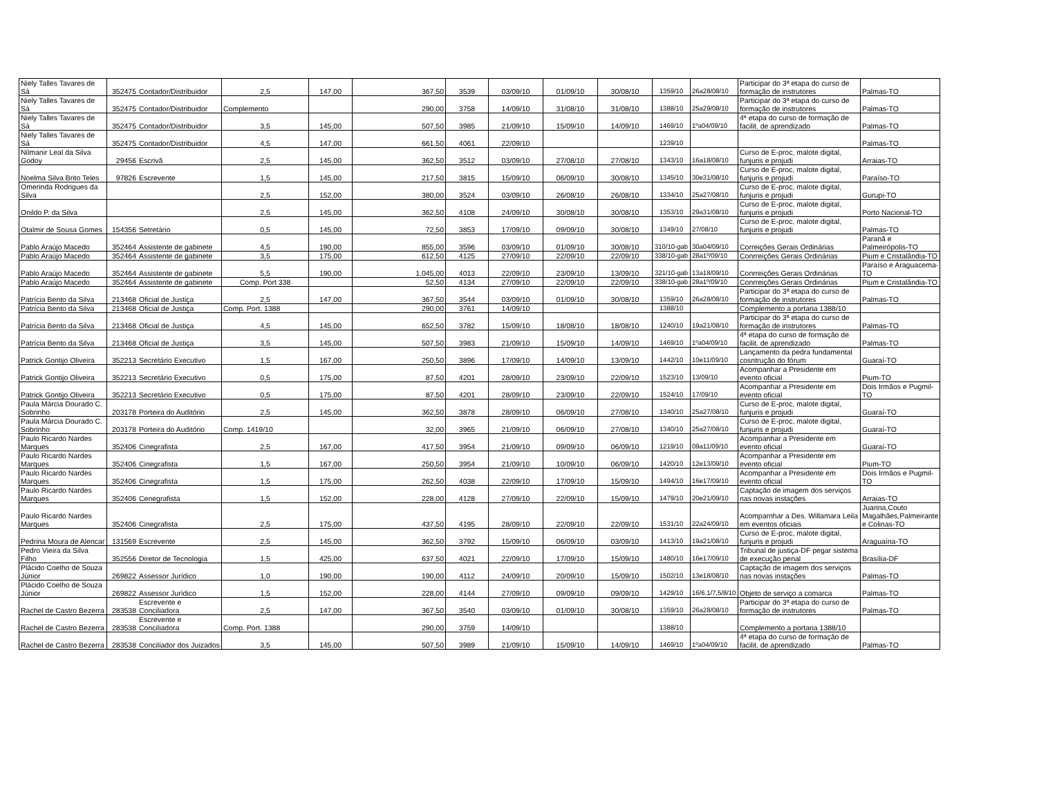| Niely Talles Tavares de Sá | 352475 | Contador/Distribuidor | 2,5 | 147,00 | 367,50 | 3539 | 03/09/10 | 01/09/10 | 30/08/10 | 1359/10 | 26a28/08/10 | Participar do 3ª etapa do curso de formação de instrutores | Palmas-TO |
| Niely Talles Tavares de Sá | 352475 | Contador/Distribuidor | Complemento | | 290,00 | 3758 | 14/09/10 | 31/08/10 | 31/08/10 | 1388/10 | 25a29/08/10 | Participar do 3ª etapa do curso de formação de instrutores | Palmas-TO |
| Niely Talles Tavares de Sá | 352475 | Contador/Distribuidor | 3,5 | 145,00 | 507,50 | 3985 | 21/09/10 | 15/09/10 | 14/09/10 | 1469/10 | 1ºa04/09/10 | 4ª etapa do curso de formação de facilit. de aprendizado | Palmas-TO |
| Niely Talles Tavares de Sá | 352475 | Contador/Distribuidor | 4,5 | 147,00 | 661,50 | 4061 | 22/09/10 | | | 1239/10 | | | Palmas-TO |
| Nilmanir Leal da Silva Godoy | 29456 | Escrivã | 2,5 | 145,00 | 362,50 | 3512 | 03/09/10 | 27/08/10 | 27/08/10 | 1343/10 | 16a18/08/10 | Curso de E-proc, malote digital, funjuris e projudi | Arraias-TO |
| Noelma Silva Brito Teles | 97826 | Escrevente | 1,5 | 145,00 | 217,50 | 3815 | 15/09/10 | 06/09/10 | 30/08/10 | 1345/10 | 30e31/08/10 | Curso de E-proc, malote digital, funjuris e projudi | Paraíso-TO |
| Omerinda Rodrigues da Silva | | | 2,5 | 152,00 | 380,00 | 3524 | 03/09/10 | 26/08/10 | 26/08/10 | 1334/10 | 25a27/08/10 | Curso de E-proc, malote digital, funjuris e projudi | Gurupi-TO |
| Onildo P. da Silva | | | 2,5 | 145,00 | 362,50 | 4108 | 24/09/10 | 30/08/10 | 30/08/10 | 1353/10 | 29a31/08/10 | Curso de E-proc, malote digital, funjuris e projudi | Porto Nacional-TO |
| Otalmir de Sousa Gomes | 154356 | Setretário | 0,5 | 145,00 | 72,50 | 3853 | 17/09/10 | 09/09/10 | 30/08/10 | 1349/10 | 27/08/10 | Curso de E-proc, malote digital, funjuris e projudi | Palmas-TO |
| Pablo Araújo Macedo | 352464 | Assistente de gabinete | 4,5 | 190,00 | 855,00 | 3596 | 03/09/10 | 01/09/10 | 30/08/10 | 310/10-gab | 30a04/09/10 | Correições Gerais Ordinárias | Paranã e Palmeirópolis-TO |
| Pablo Araújo Macedo | 352464 | Assistente de gabinete | 3,5 | 175,00 | 612,50 | 4125 | 27/09/10 | 22/09/10 | 22/09/10 | 338/10-gab | 28a1º/09/10 | Conrreições Gerais Ordinárias | Pium e Cristalândia-TO |
| Pablo Araújo Macedo | 352464 | Assistente de gabinete | 5,5 | 190,00 | 1.045,00 | 4013 | 22/09/10 | 23/09/10 | 13/09/10 | 321/10-gab | 13a18/09/10 | Conrreições Gerais Ordinárias | Paraíso e Araguacema-TO |
| Pablo Araújo Macedo | 352464 | Assistente de gabinete | Comp. Port 338 | | 52,50 | 4134 | 27/09/10 | 22/09/10 | 22/09/10 | 338/10-gab | 28a1º/09/10 | Conrreições Gerais Ordinárias | Pium e Cristalândia-TO |
| Patrícia Bento da Silva | 213468 | Oficial de Justiça | 2,5 | 147,00 | 367,50 | 3544 | 03/09/10 | 01/09/10 | 30/08/10 | 1359/10 | 26a28/08/10 | Participar do 3ª etapa do curso de formação de instrutores | Palmas-TO |
| Patrícia Bento da Silva | 213468 | Oficial de Justiça | Comp. Port. 1388 | | 290,00 | 3761 | 14/09/10 | | | 1388/10 | | Complemento a portaria 1388/10 | |
| Patrícia Bento da Silva | 213468 | Oficial de Justiça | 4,5 | 145,00 | 652,50 | 3782 | 15/09/10 | 18/08/10 | 18/08/10 | 1240/10 | 19a21/08/10 | Participar do 3ª etapa do curso de formação de instrutores | Palmas-TO |
| Patrícia Bento da Silva | 213468 | Oficial de Justiça | 3,5 | 145,00 | 507,50 | 3983 | 21/09/10 | 15/09/10 | 14/09/10 | 1469/10 | 1ºa04/09/10 | 4ª etapa do curso de formação de facilit. de aprendizado | Palmas-TO |
| Patrick Gontijo Oliveira | 352213 | Secretário Executivo | 1,5 | 167,00 | 250,50 | 3896 | 17/09/10 | 14/09/10 | 13/09/10 | 1442/10 | 10e11/09/10 | Lançamento da pedra fundamental cosntrução do fórum | Guaraí-TO |
| Patrick Gontijo Oliveira | 352213 | Secretário Executivo | 0,5 | 175,00 | 87,50 | 4201 | 28/09/10 | 23/09/10 | 22/09/10 | 1523/10 | 13/09/10 | Acompanhar a Presidente em evento oficial | Pium-TO |
| Patrick Gontijo Oliveira | 352213 | Secretário Executivo | 0,5 | 175,00 | 87,50 | 4201 | 28/09/10 | 23/09/10 | 22/09/10 | 1524/10 | 17/09/10 | Acompanhar a Presidente em evento oficial | Dois Irmãos e Pugmil-TO |
| Paula Márcia Dourado C. Sobrinho | 203178 | Porteira do Auditório | 2,5 | 145,00 | 362,50 | 3878 | 28/09/10 | 06/09/10 | 27/08/10 | 1340/10 | 25a27/08/10 | Curso de E-proc, malote digital, funjuris e projudi | Guaraí-TO |
| Paula Márcia Dourado C. Sobrinho | 203178 | Porteira do Auditório | Comp. 1419/10 | | 32,00 | 3965 | 21/09/10 | 06/09/10 | 27/08/10 | 1340/10 | 25a27/08/10 | Curso de E-proc, malote digital, funjuris e projudi | Guaraí-TO |
| Paulo Ricardo Nardes Marques | 352406 | Cinegrafista | 2,5 | 167,00 | 417,50 | 3954 | 21/09/10 | 09/09/10 | 06/09/10 | 1219/10 | 09a11/09/10 | Acompanhar a Presidente em evento oficial | Guaraí-TO |
| Paulo Ricardo Nardes Marques | 352406 | Cinegrafista | 1,5 | 167,00 | 250,50 | 3954 | 21/09/10 | 10/09/10 | 06/09/10 | 1420/10 | 12e13/09/10 | Acompanhar a Presidente em evento oficial | Pium-TO |
| Paulo Ricardo Nardes Marques | 352406 | Cinegrafista | 1,5 | 175,00 | 262,50 | 4038 | 22/09/10 | 17/09/10 | 15/09/10 | 1494/10 | 16e17/09/10 | Acompanhar a Presidente em evento oficial | Dois Irmãos e Pugmil-TO |
| Paulo Ricardo Nardes Marques | 352406 | Cenegrafista | 1,5 | 152,00 | 228,00 | 4128 | 27/09/10 | 22/09/10 | 15/09/10 | 1479/10 | 20e21/09/10 | Captação de imagem dos serviços nas novas instações | Arraias-TO |
| Paulo Ricardo Nardes Marques | 352406 | Cinegrafista | 2,5 | 175,00 | 437,50 | 4195 | 28/09/10 | 22/09/10 | 22/09/10 | 1531/10 | 22a24/09/10 | Acomparnhar a Des. Willamara Leila em eventos oficiais | Juarina,Couto Magalhães,Palmeirante e Colinas-TO |
| Pedrina Moura de Alencar | 131569 | Escrevente | 2,5 | 145,00 | 362,50 | 3792 | 15/09/10 | 06/09/10 | 03/09/10 | 1413/10 | 19a21/08/10 | Curso de E-proc, malote digital, funjuris e projudi | Araguaína-TO |
| Pedro Vieira da Silva Filho | 352556 | Diretor de Tecnologia | 1,5 | 425,00 | 637,50 | 4021 | 22/09/10 | 17/09/10 | 15/09/10 | 1480/10 | 16e17/09/10 | Tribunal de justiça-DF pegar sistema de execução penal | Brasília-DF |
| Plácido Coelho de Souza Júnior | 269822 | Assessor Jurídico | 1,0 | 190,00 | 190,00 | 4112 | 24/09/10 | 20/09/10 | 15/09/10 | 1502/10 | 13e18/08/10 | Captação de imagem dos serviços nas novas instações | Palmas-TO |
| Plácido Coelho de Souza Júnior | 269822 | Assessor Jurídico | 1,5 | 152,00 | 228,00 | 4144 | 27/09/10 | 09/09/10 | 09/09/10 | 1429/10 | 16/6,1/7,5/8/10 | Objeto de serviço a comarca | Palmas-TO |
| Rachel de Castro Bezerra | 283538 | Escrevente e Conciliadora | 2,5 | 147,00 | 367,50 | 3540 | 03/09/10 | 01/09/10 | 30/08/10 | 1359/10 | 26a28/08/10 | Participar do 3ª etapa do curso de formação de instrutores | Palmas-TO |
| Rachel de Castro Bezerra | 283538 | Escrevente e Conciliadora | Comp. Port. 1388 | | 290,00 | 3759 | 14/09/10 | | | 1388/10 | | Complemento a portaria 1388/10 | |
| Rachel de Castro Bezerra | 283538 | Conciliador dos Juizados | 3,5 | 145,00 | 507,50 | 3989 | 21/09/10 | 15/09/10 | 14/09/10 | 1469/10 | 1ºa04/09/10 | 4ª etapa do curso de formação de facilit. de aprendizado | Palmas-TO |